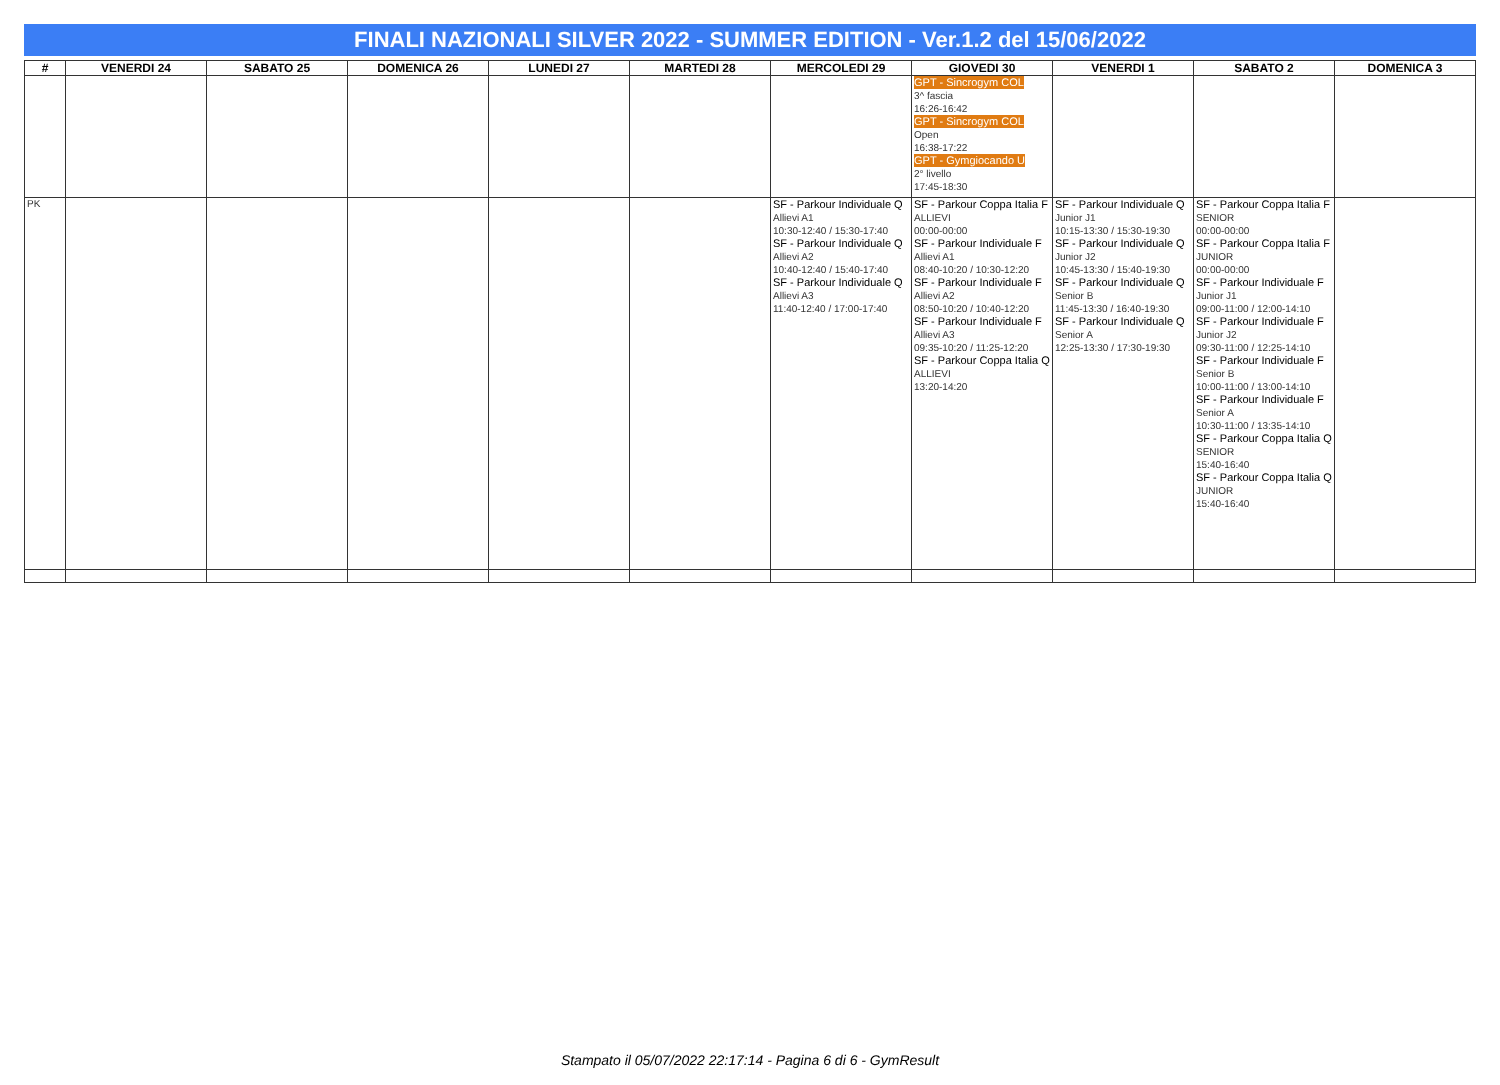FINALI NAZIONALI SILVER 2022 - SUMMER EDITION - Ver.1.2 del 15/06/2022
| # | VENERDI 24 | SABATO 25 | DOMENICA 26 | LUNEDI 27 | MARTEDI 28 | MERCOLEDI 29 | GIOVEDI 30 | VENERDI 1 | SABATO 2 | DOMENICA 3 |
| --- | --- | --- | --- | --- | --- | --- | --- | --- | --- | --- |
| | | | | | | | GPT - Sincrogym COL 3^ fascia 16:26-16:42 GPT - Sincrogym COL Open 16:38-17:22 GPT - Gymgiocando U 2° livello 17:45-18:30 | | | |
| PK | | | | | | SF - Parkour Individuale Q Allievi A1 10:30-12:40 / 15:30-17:40 SF - Parkour Individuale Q Allievi A2 10:40-12:40 / 15:40-17:40 SF - Parkour Individuale Q Allievi A3 11:40-12:40 / 17:00-17:40 | SF - Parkour Coppa Italia F ALLIEVI 00:00-00:00 SF - Parkour Individuale F Allievi A1 08:40-10:20 / 10:30-12:20 SF - Parkour Individuale F Allievi A2 08:50-10:20 / 10:40-12:20 SF - Parkour Individuale F Allievi A3 09:35-10:20 / 11:25-12:20 SF - Parkour Coppa Italia Q ALLIEVI 13:20-14:20 | SF - Parkour Individuale Q Junior J1 10:15-13:30 / 15:30-19:30 SF - Parkour Individuale Q Junior J2 10:45-13:30 / 15:40-19:30 SF - Parkour Individuale Q Senior B 11:45-13:30 / 16:40-19:30 SF - Parkour Individuale Q Senior A 12:25-13:30 / 17:30-19:30 | SF - Parkour Coppa Italia F SENIOR 00:00-00:00 SF - Parkour Coppa Italia F JUNIOR 00:00-00:00 SF - Parkour Individuale F Junior J1 09:00-11:00 / 12:00-14:10 SF - Parkour Individuale F Junior J2 09:30-11:00 / 12:25-14:10 SF - Parkour Individuale F Senior B 10:00-11:00 / 13:00-14:10 SF - Parkour Individuale F Senior A 10:30-11:00 / 13:35-14:10 SF - Parkour Coppa Italia Q SENIOR 15:40-16:40 SF - Parkour Coppa Italia Q JUNIOR 15:40-16:40 | |
Stampato il 05/07/2022 22:17:14 - Pagina 6 di 6 - GymResult